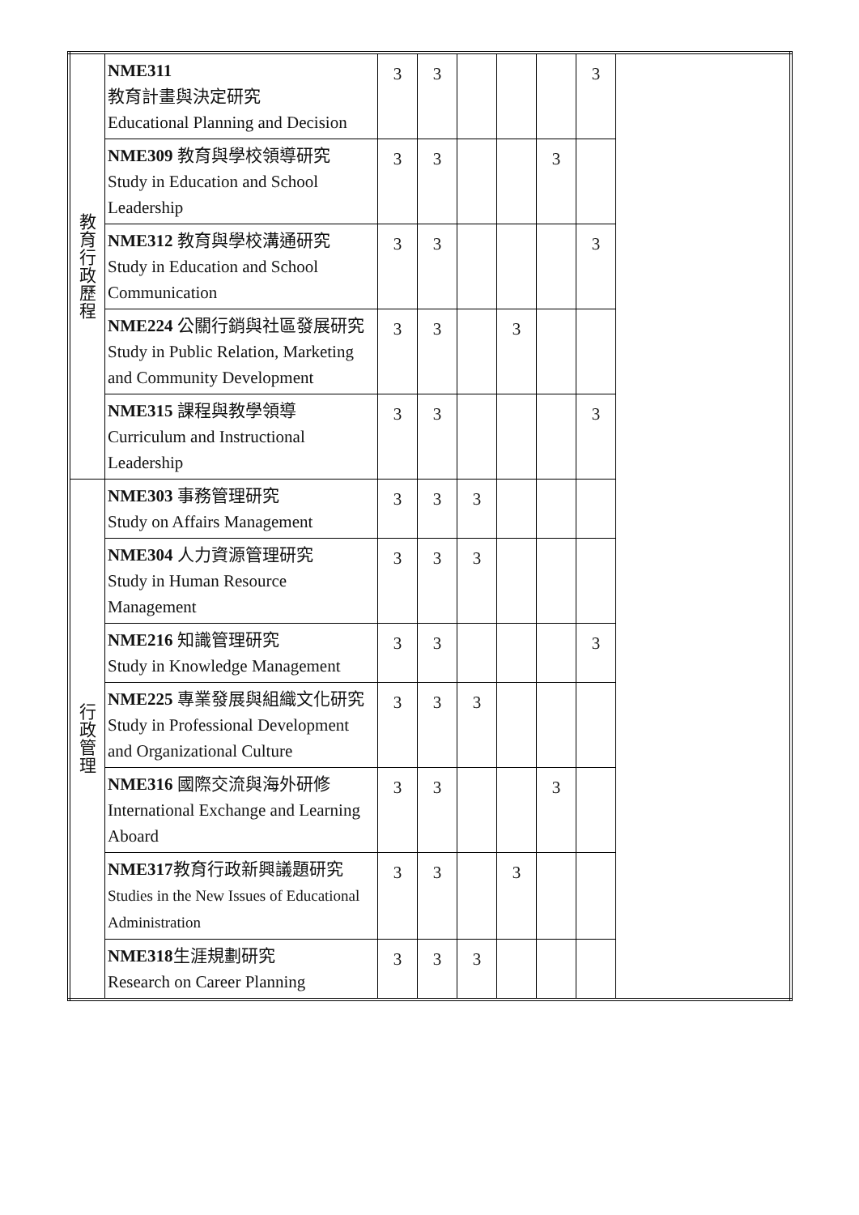| 教 育 行 政 歷 程 | NME311 教育計畫與決定研究 Educational Planning and Decision | 3 | 3 | | | | 3 | |
| | NME309 教育與學校領導研究 Study in Education and School Leadership | 3 | 3 | | | 3 | | |
| | NME312 教育與學校溝通研究 Study in Education and School Communication | 3 | 3 | | | | 3 | |
| | NME224 公關行銷與社區發展研究 Study in Public Relation, Marketing and Community Development | 3 | 3 | | 3 | | | |
| | NME315 課程與教學領導 Curriculum and Instructional Leadership | 3 | 3 | | | | 3 | |
| 行 政 管 理 | NME303 事務管理研究 Study on Affairs Management | 3 | 3 | 3 | | | | |
| | NME304 人力資源管理研究 Study in Human Resource Management | 3 | 3 | 3 | | | | |
| | NME216 知識管理研究 Study in Knowledge Management | 3 | 3 | | | | 3 | |
| | NME225 專業發展與組織文化研究 Study in Professional Development and Organizational Culture | 3 | 3 | 3 | | | | |
| | NME316 國際交流與海外研修 International Exchange and Learning Aboard | 3 | 3 | | | 3 | | |
| | NME317 教育行政新興議題研究 Studies in the New Issues of Educational Administration | 3 | 3 | | 3 | | | |
| | NME318 生涯規劃研究 Research on Career Planning | 3 | 3 | 3 | | | | |